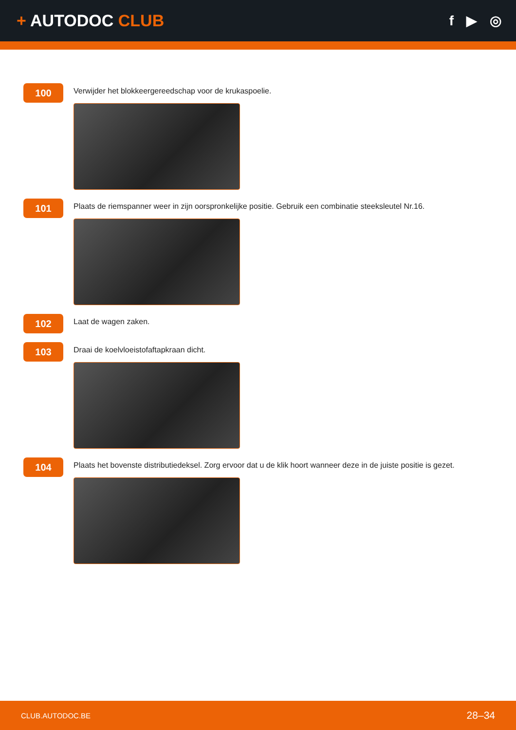+ AUTODOC CLUB
f ▶ ◎
100
Verwijder het blokkeergereedschap voor de krukaspoelie.
101
Plaats de riemspanner weer in zijn oorspronkelijke positie. Gebruik een combinatie steeksleutel Nr.16.
102
Laat de wagen zaken.
103
Draai de koelvloeistofaftapkraan dicht.
104
Plaats het bovenste distributiedeksel. Zorg ervoor dat u de klik hoort wanneer deze in de juiste positie is gezet.
CLUB.AUTODOC.BE 28–34